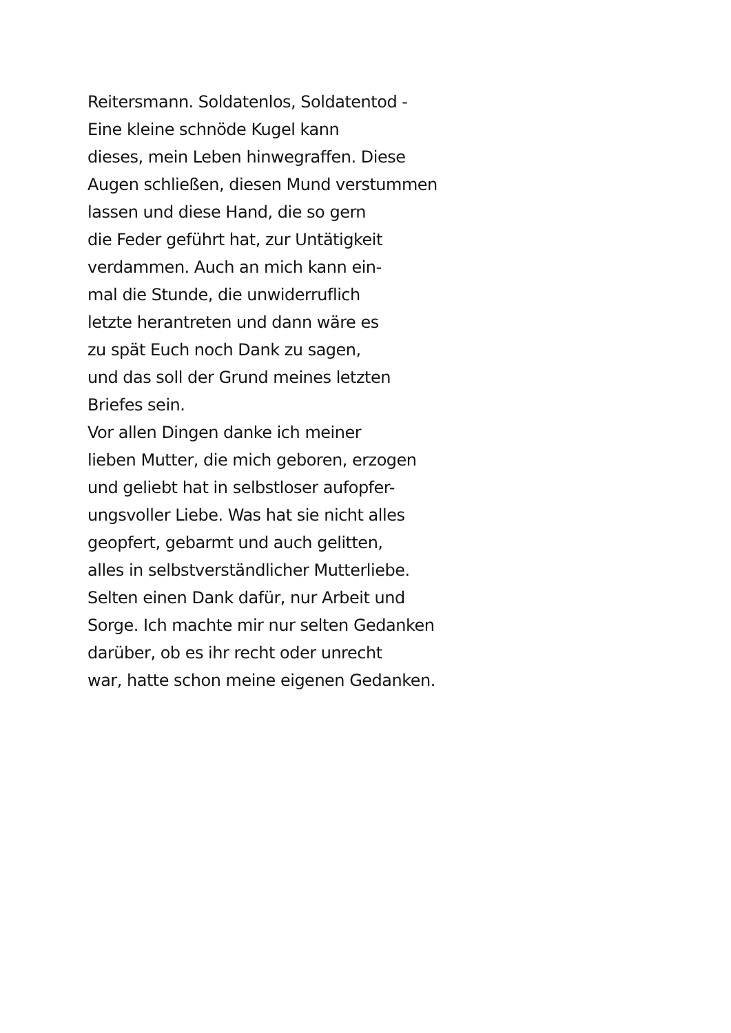Reitersmann. Soldatenlos, Soldatentod -
Eine kleine schnöde Kugel kann
dieses, mein Leben hinwegraffen. Diese
Augen schließen, diesen Mund verstummen
lassen und diese Hand, die so gern
die Feder geführt hat, zur Untätigkeit
verdammen. Auch an mich kann ein-
mal die Stunde, die unwiderruflich
letzte herantreten und dann wäre es
zu spät Euch noch Dank zu sagen,
und das soll der Grund meines letzten
Briefes sein.
Vor allen Dingen danke ich meiner
lieben Mutter, die mich geboren, erzogen
und geliebt hat in selbstloser aufopfer-
ungsvoller Liebe. Was hat sie nicht alles
geopfert, gebarmt und auch gelitten,
alles in selbstverständlicher Mutterliebe.
Selten einen Dank dafür, nur Arbeit und
Sorge. Ich machte mir nur selten Gedanken
darüber, ob es ihr recht oder unrecht
war, hatte schon meine eigenen Gedanken.